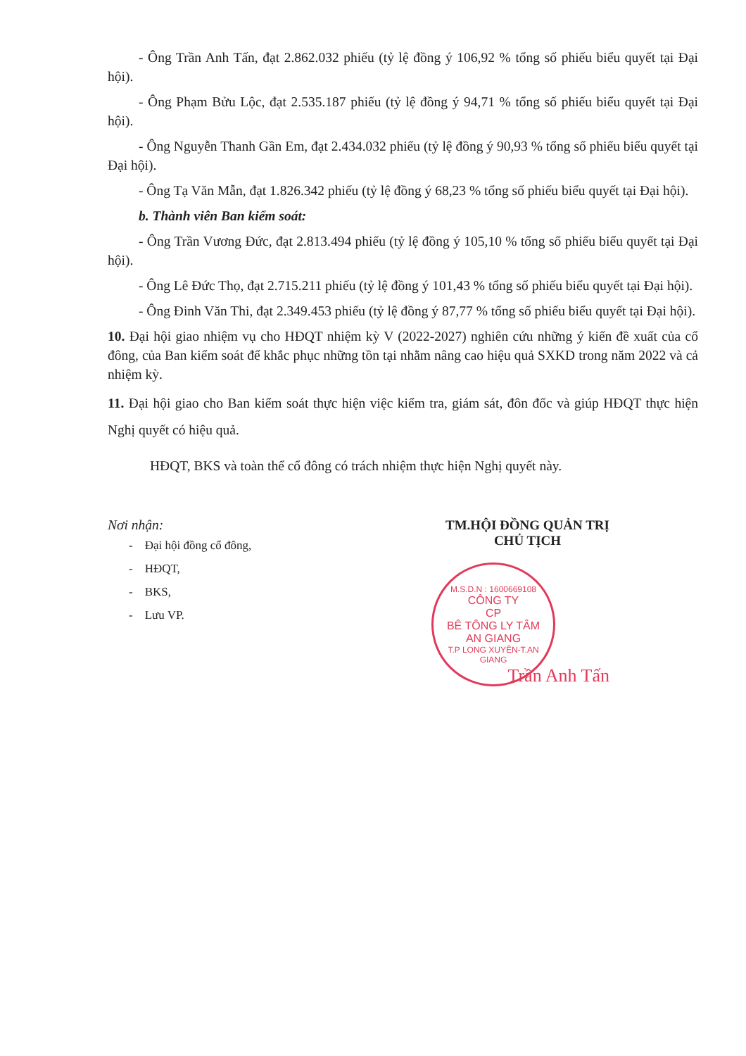- Ông Trần Anh Tấn, đạt 2.862.032 phiếu (tỷ lệ đồng ý 106,92 % tổng số phiếu biểu quyết tại Đại hội).
- Ông Phạm Bửu Lộc, đạt 2.535.187 phiếu (tỷ lệ đồng ý 94,71 % tổng số phiếu biểu quyết tại Đại hội).
- Ông Nguyễn Thanh Gần Em, đạt 2.434.032 phiếu (tỷ lệ đồng ý 90,93 % tổng số phiếu biểu quyết tại Đại hội).
- Ông Tạ Văn Mẫn, đạt 1.826.342 phiếu (tỷ lệ đồng ý 68,23 % tổng số phiếu biểu quyết tại Đại hội).
b. Thành viên Ban kiểm soát:
- Ông Trần Vương Đức, đạt 2.813.494 phiếu (tỷ lệ đồng ý 105,10 % tổng số phiếu biểu quyết tại Đại hội).
- Ông Lê Đức Thọ, đạt 2.715.211 phiếu (tỷ lệ đồng ý 101,43 % tổng số phiếu biểu quyết tại Đại hội).
- Ông Đinh Văn Thi, đạt 2.349.453 phiếu (tỷ lệ đồng ý 87,77 % tổng số phiếu biểu quyết tại Đại hội).
10. Đại hội giao nhiệm vụ cho HĐQT nhiệm kỳ V (2022-2027) nghiên cứu những ý kiến đề xuất của cổ đông, của Ban kiểm soát để khắc phục những tồn tại nhằm nâng cao hiệu quả SXKD trong năm 2022 và cả nhiệm kỳ.
11. Đại hội giao cho Ban kiểm soát thực hiện việc kiểm tra, giám sát, đôn đốc và giúp HĐQT thực hiện Nghị quyết có hiệu quả.
HĐQT, BKS và toàn thể cổ đông có trách nhiệm thực hiện Nghị quyết này.
Nơi nhận:
- Đại hội đồng cổ đông,
- HĐQT,
- BKS,
- Lưu VP.
TM.HỘI ĐỒNG QUẢN TRỊ
CHỦ TỊCH
M.S.D.N : 1600669108
CÔNG TY
CP
BÊ TÔNG LY TÂM
AN GIANG
T.P LONG XUYÊN-T.AN GIANG
Trần Anh Tấn